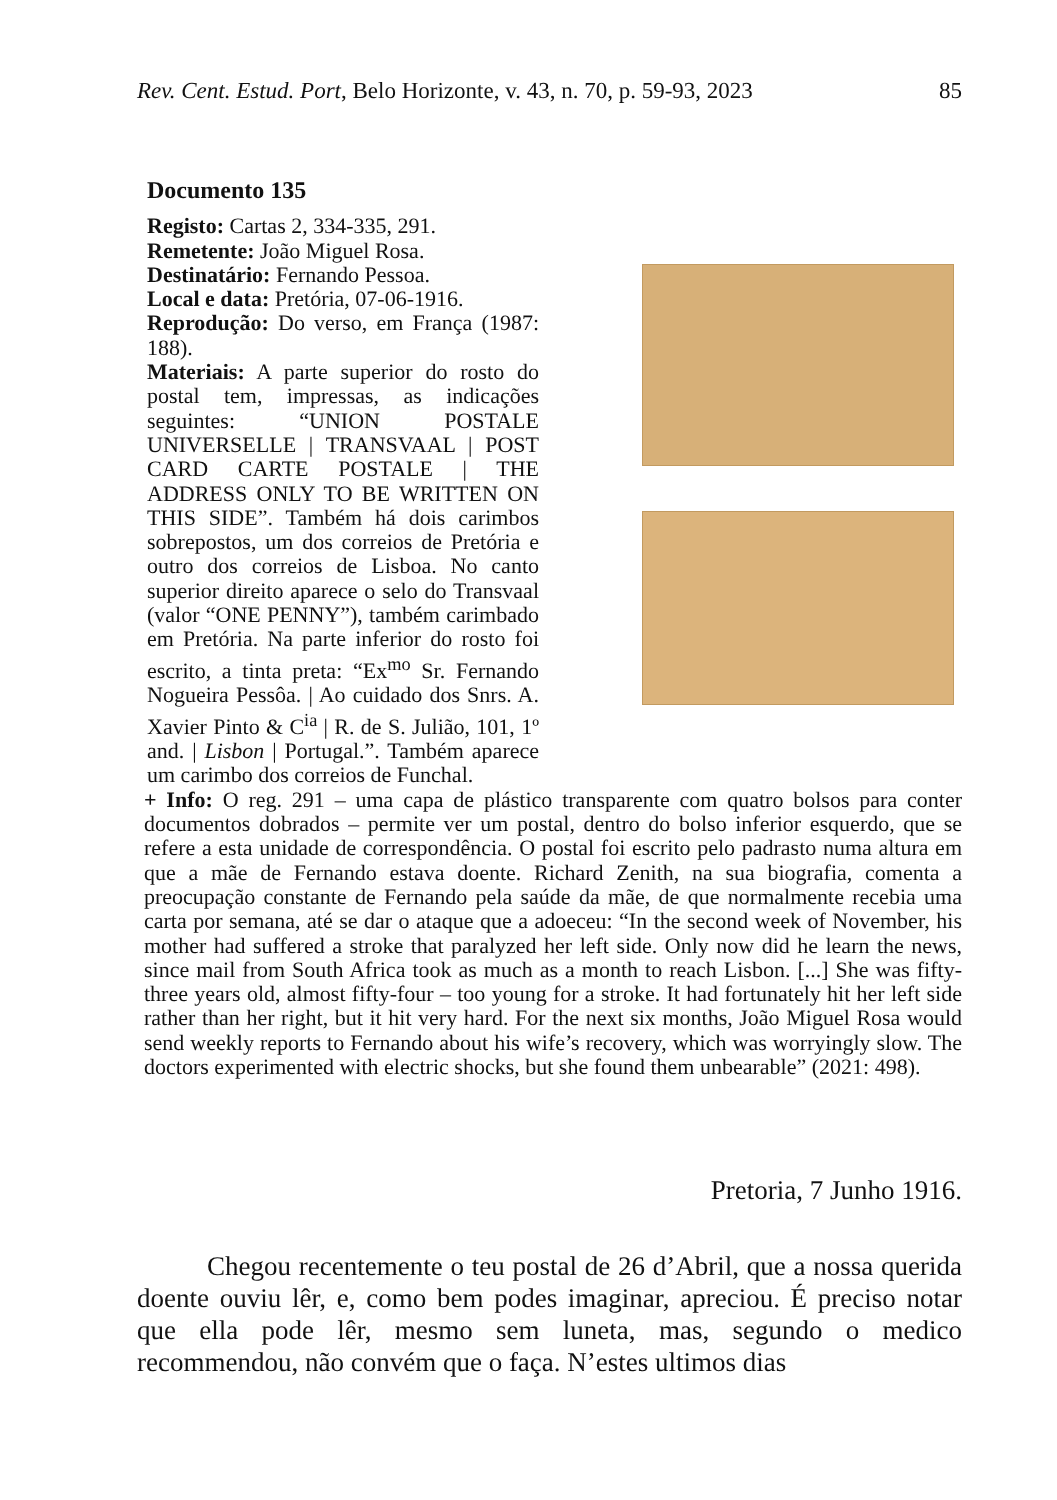Rev. Cent. Estud. Port, Belo Horizonte, v. 43, n. 70, p. 59-93, 2023 85
Documento 135
Registo: Cartas 2, 334-335, 291.
Remetente: João Miguel Rosa.
Destinatário: Fernando Pessoa.
Local e data: Pretória, 07-06-1916.
Reprodução: Do verso, em França (1987: 188).
Materiais: A parte superior do rosto do postal tem, impressas, as indicações seguintes: “UNION POSTALE UNIVERSELLE | TRANSVAAL | POST CARD CARTE POSTALE | THE ADDRESS ONLY TO BE WRITTEN ON THIS SIDE”. Também há dois carimbos sobrepostos, um dos correios de Pretória e outro dos correios de Lisboa. No canto superior direito aparece o selo do Transvaal (valor “ONE PENNY”), também carimbado em Pretória. Na parte inferior do rosto foi escrito, a tinta preta: “Ex<sup>mo</sup> Sr. Fernando Nogueira Pessôa. | Ao cuidado dos Snrs. A. Xavier Pinto & C<sup>ia</sup> | R. de S. Julião, 101, 1º and. | Lisbon | Portugal.”. Também aparece um carimbo dos correios de Funchal.
+ Info: O reg. 291 – uma capa de plástico transparente com quatro bolsos para conter documentos dobrados – permite ver um postal, dentro do bolso inferior esquerdo, que se refere a esta unidade de correspondência. O postal foi escrito pelo padrasto numa altura em que a mãe de Fernando estava doente. Richard Zenith, na sua biografia, comenta a preocupação constante de Fernando pela saúde da mãe, de que normalmente recebia uma carta por semana, até se dar o ataque que a adoeceu: “In the second week of November, his mother had suffered a stroke that paralyzed her left side. Only now did he learn the news, since mail from South Africa took as much as a month to reach Lisbon. [...] She was fifty-three years old, almost fifty-four – too young for a stroke. It had fortunately hit her left side rather than her right, but it hit very hard. For the next six months, João Miguel Rosa would send weekly reports to Fernando about his wife’s recovery, which was worryingly slow. The doctors experimented with electric shocks, but she found them unbearable” (2021: 498).
Pretoria, 7 Junho 1916.
Chegou recentemente o teu postal de 26 d’Abril, que a nossa querida doente ouviu lêr, e, como bem podes imaginar, apreciou. É preciso notar que ella pode lêr, mesmo sem luneta, mas, segundo o medico recommendou, não convém que o faça. N’estes ultimos dias